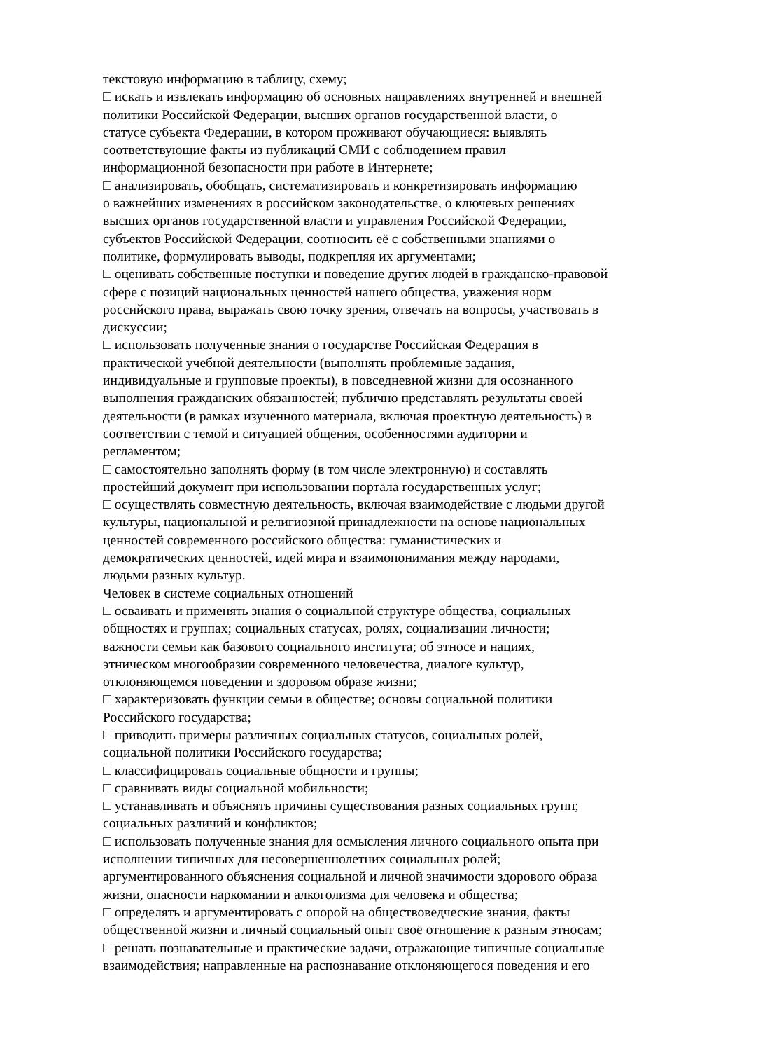текстовую информацию в таблицу, схему;
□ искать и извлекать информацию об основных направлениях внутренней и внешней
политики Российской Федерации, высших органов государственной власти, о
статусе субъекта Федерации, в котором проживают обучающиеся: выявлять
соответствующие факты из публикаций СМИ с соблюдением правил
информационной безопасности при работе в Интернете;
□ анализировать, обобщать, систематизировать и конкретизировать информацию
о важнейших изменениях в российском законодательстве, о ключевых решениях
высших органов государственной власти и управления Российской Федерации,
субъектов Российской Федерации, соотносить её с собственными знаниями о
политике, формулировать выводы, подкрепляя их аргументами;
□ оценивать собственные поступки и поведение других людей в гражданско-правовой
сфере с позиций национальных ценностей нашего общества, уважения норм
российского права, выражать свою точку зрения, отвечать на вопросы, участвовать в
дискуссии;
□ использовать полученные знания о государстве Российская Федерация в
практической учебной деятельности (выполнять проблемные задания,
индивидуальные и групповые проекты), в повседневной жизни для осознанного
выполнения гражданских обязанностей; публично представлять результаты своей
деятельности (в рамках изученного материала, включая проектную деятельность) в
соответствии с темой и ситуацией общения, особенностями аудитории и
регламентом;
□ самостоятельно заполнять форму (в том числе электронную) и составлять
простейший документ при использовании портала государственных услуг;
□ осуществлять совместную деятельность, включая взаимодействие с людьми другой
культуры, национальной и религиозной принадлежности на основе национальных
ценностей современного российского общества: гуманистических и
демократических ценностей, идей мира и взаимопонимания между народами,
людьми разных культур.
Человек в системе социальных отношений
□ осваивать и применять знания о социальной структуре общества, социальных
общностях и группах; социальных статусах, ролях, социализации личности;
важности семьи как базового социального института; об этносе и нациях,
этническом многообразии современного человечества, диалоге культур,
отклоняющемся поведении и здоровом образе жизни;
□ характеризовать функции семьи в обществе; основы социальной политики
Российского государства;
□ приводить примеры различных социальных статусов, социальных ролей,
социальной политики Российского государства;
□ классифицировать социальные общности и группы;
□ сравнивать виды социальной мобильности;
□ устанавливать и объяснять причины существования разных социальных групп;
социальных различий и конфликтов;
□ использовать полученные знания для осмысления личного социального опыта при
исполнении типичных для несовершеннолетних социальных ролей;
аргументированного объяснения социальной и личной значимости здорового образа
жизни, опасности наркомании и алкоголизма для человека и общества;
□ определять и аргументировать с опорой на обществоведческие знания, факты
общественной жизни и личный социальный опыт своё отношение к разным этносам;
□ решать познавательные и практические задачи, отражающие типичные социальные
взаимодействия; направленные на распознавание отклоняющегося поведения и его